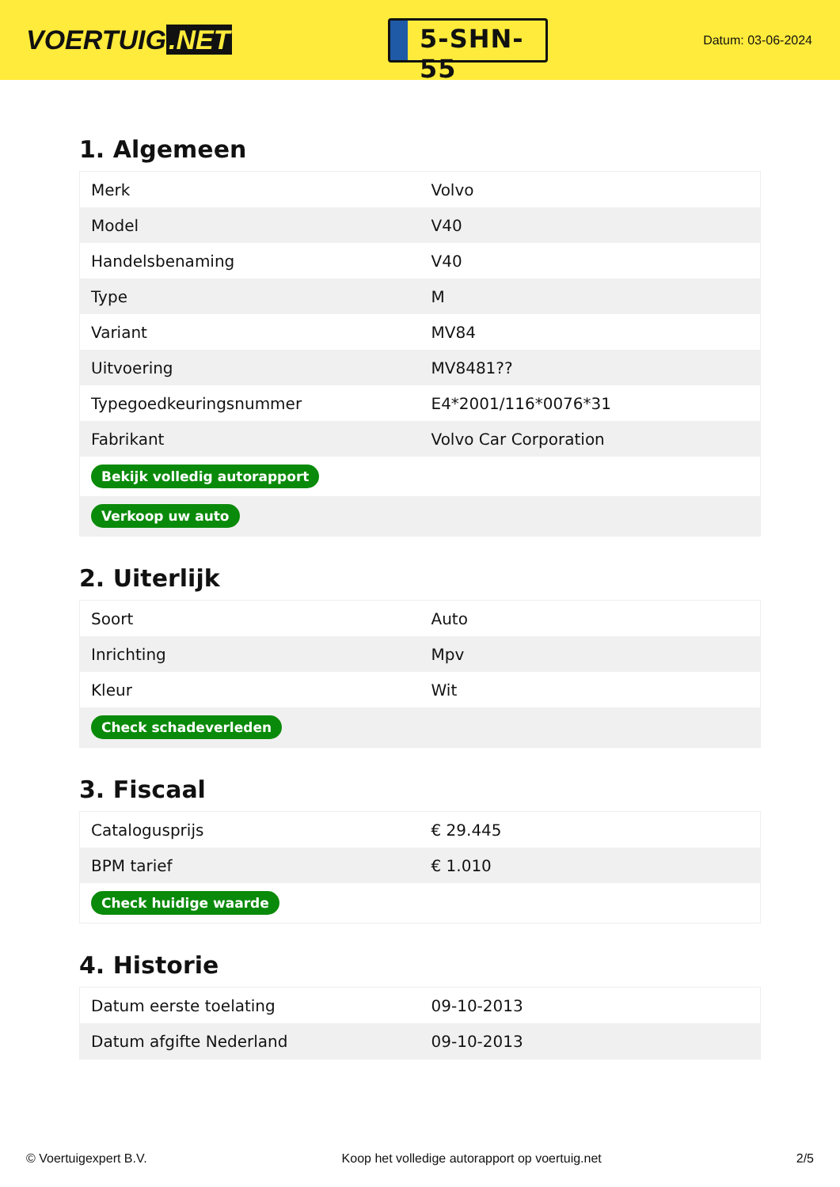VOERTUIG.NET
5-SHN-55
Datum: 03-06-2024
1. Algemeen
| Merk | Volvo |
| Model | V40 |
| Handelsbenaming | V40 |
| Type | M |
| Variant | MV84 |
| Uitvoering | MV8481?? |
| Typegoedkeuringsnummer | E4*2001/116*0076*31 |
| Fabrikant | Volvo Car Corporation |
| Bekijk volledig autorapport | |
| Verkoop uw auto | |
2. Uiterlijk
| Soort | Auto |
| Inrichting | Mpv |
| Kleur | Wit |
| Check schadeverleden | |
3. Fiscaal
| Catalogusprijs | € 29.445 |
| BPM tarief | € 1.010 |
| Check huidige waarde | |
4. Historie
| Datum eerste toelating | 09-10-2013 |
| Datum afgifte Nederland | 09-10-2013 |
© Voertuigexpert B.V. Koop het volledige autorapport op voertuig.net 2/5